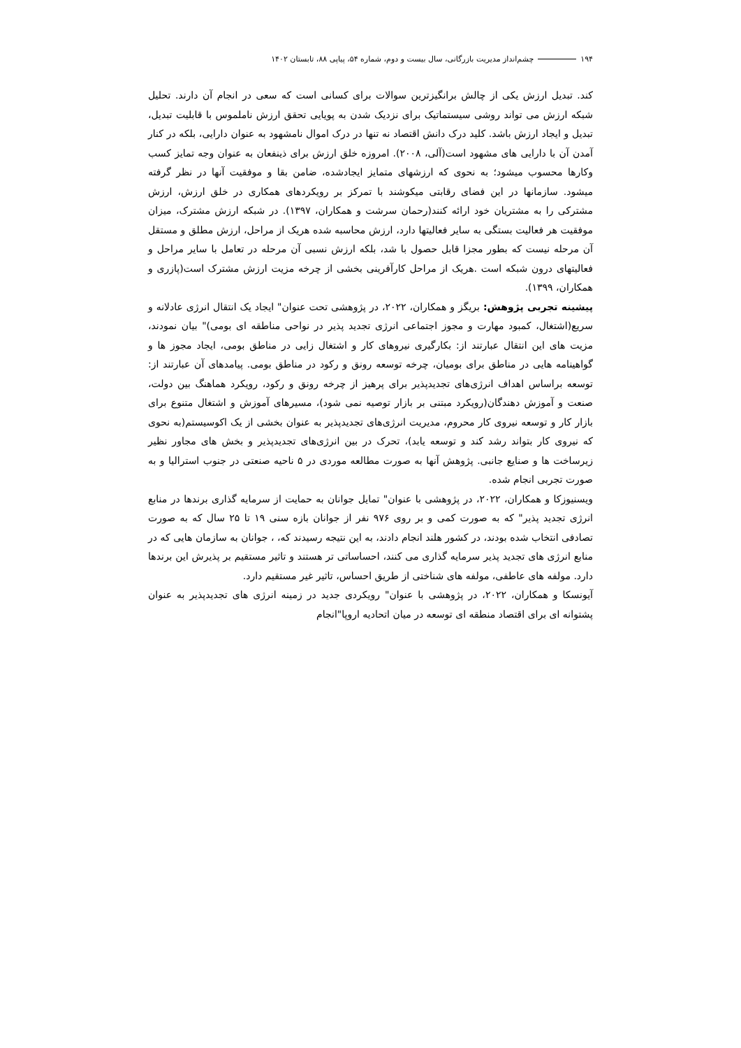۱۹۴ چشم‌انداز مدیریت بازرگانی، سال بیست و دوم، شماره ۵۴، پیاپی ۸۸، تابستان ۱۴۰۲
کند. تبدیل ارزش یکی از چالش برانگیزترین سوالات برای کسانی است که سعی در انجام آن دارند. تحلیل شبکه ارزش می تواند روشی سیستماتیک برای نزدیک شدن به پویایی تحقق ارزش ناملموس با قابلیت تبدیل، تبدیل و ایجاد ارزش باشد. کلید درک دانش اقتصاد نه تنها در درک اموال نامشهود به عنوان دارایی، بلکه در کنار آمدن آن با دارایی های مشهود است(آلی، ۲۰۰۸). امروزه خلق ارزش برای ذینفعان به عنوان وجه تمایز کسب وکارها محسوب میشود؛ به نحوی که ارزشهای متمایز ایجادشده، ضامن بقا و موفقیت آنها در نظر گرفته میشود. سازمانها در این فضای رقابتی میکوشند با تمرکز بر رویکردهای همکاری در خلق ارزش، ارزش مشترکی را به مشتریان خود ارائه کنند(رحمان سرشت و همکاران، ۱۳۹۷). در شبکه ارزش مشترک، میزان موفقیت هر فعالیت بستگی به سایر فعالیتها دارد، ارزش محاسبه شده هریک از مراحل، ارزش مطلق و مستقل آن مرحله نیست که بطور مجزا قابل حصول با شد، بلکه ارزش نسبی آن مرحله در تعامل با سایر مراحل و فعالیتهای درون شبکه است .هریک از مراحل کارآفرینی بخشی از چرخه مزیت ارزش مشترک است(پازری و همکاران، ۱۳۹۹).
پیشینه تجربی پژوهش: بریگز و همکاران، ۲۰۲۲، در پژوهشی تحت عنوان" ایجاد یک انتقال انرژی عادلانه و سریع(اشتغال، کمبود مهارت و مجوز اجتماعی انرژی تجدید پذیر در نواحی مناطقه ای بومی)" بیان نمودند، مزیت های این انتقال عبارتند از: بکارگیری نیروهای کار و اشتغال زایی در مناطق بومی، ایجاد مجوز ها و گواهینامه هایی در مناطق برای بومیان، چرخه توسعه رونق و رکود در مناطق بومی. پیامدهای آن عبارتند از: توسعه براساس اهداف انرژی‌های تجدیدپذیر برای پرهیز از چرخه رونق و رکود، رویکرد هماهنگ بین دولت، صنعت و آموزش دهندگان(رویکرد مبتنی بر بازار توصیه نمی شود)، مسیرهای آموزش و اشتغال متنوع برای بازار کار و توسعه نیروی کار محروم، مدیریت انرژی‌های تجدیدپذیر به عنوان بخشی از یک اکوسیستم(به نحوی که نیروی کار بتواند رشد کند و توسعه یابد)، تحرک در بین انرژی‌های تجدیدپذیر و بخش های مجاور نظیر زیرساخت ها و صنایع جانبی. پژوهش آنها به صورت مطالعه موردی در ۵ ناحیه صنعتی در جنوب استرالیا و به صورت تجربی انجام شده.
ویسنیوزکا و همکاران، ۲۰۲۲، در پژوهشی با عنوان" تمایل جوانان به حمایت از سرمایه گذاری برندها در منابع انرژی تجدید پذیر" که به صورت کمی و بر روی ۹۷۶ نفر از جوانان بازه سنی ۱۹ تا ۲۵ سال که به صورت تصادفی انتخاب شده بودند، در کشور هلند انجام دادند، به این نتیجه رسیدند که، ، جوانان به سازمان هایی که در منابع انرژی های تجدید پذیر سرمایه گذاری می کنند، احساساتی تر هستند و تاثیر مستقیم بر پذیرش این برندها دارد. مولفه های عاطفی، مولفه های شناختی از طریق احساس، تاثیر غیر مستقیم دارد.
آیونسکا و همکاران، ۲۰۲۲، در پژوهشی با عنوان" رویکردی جدید در زمینه انرژی های تجدیدپذیر به عنوان پشتوانه ای برای اقتصاد منطقه ای توسعه در میان اتحادیه اروپا"انجام